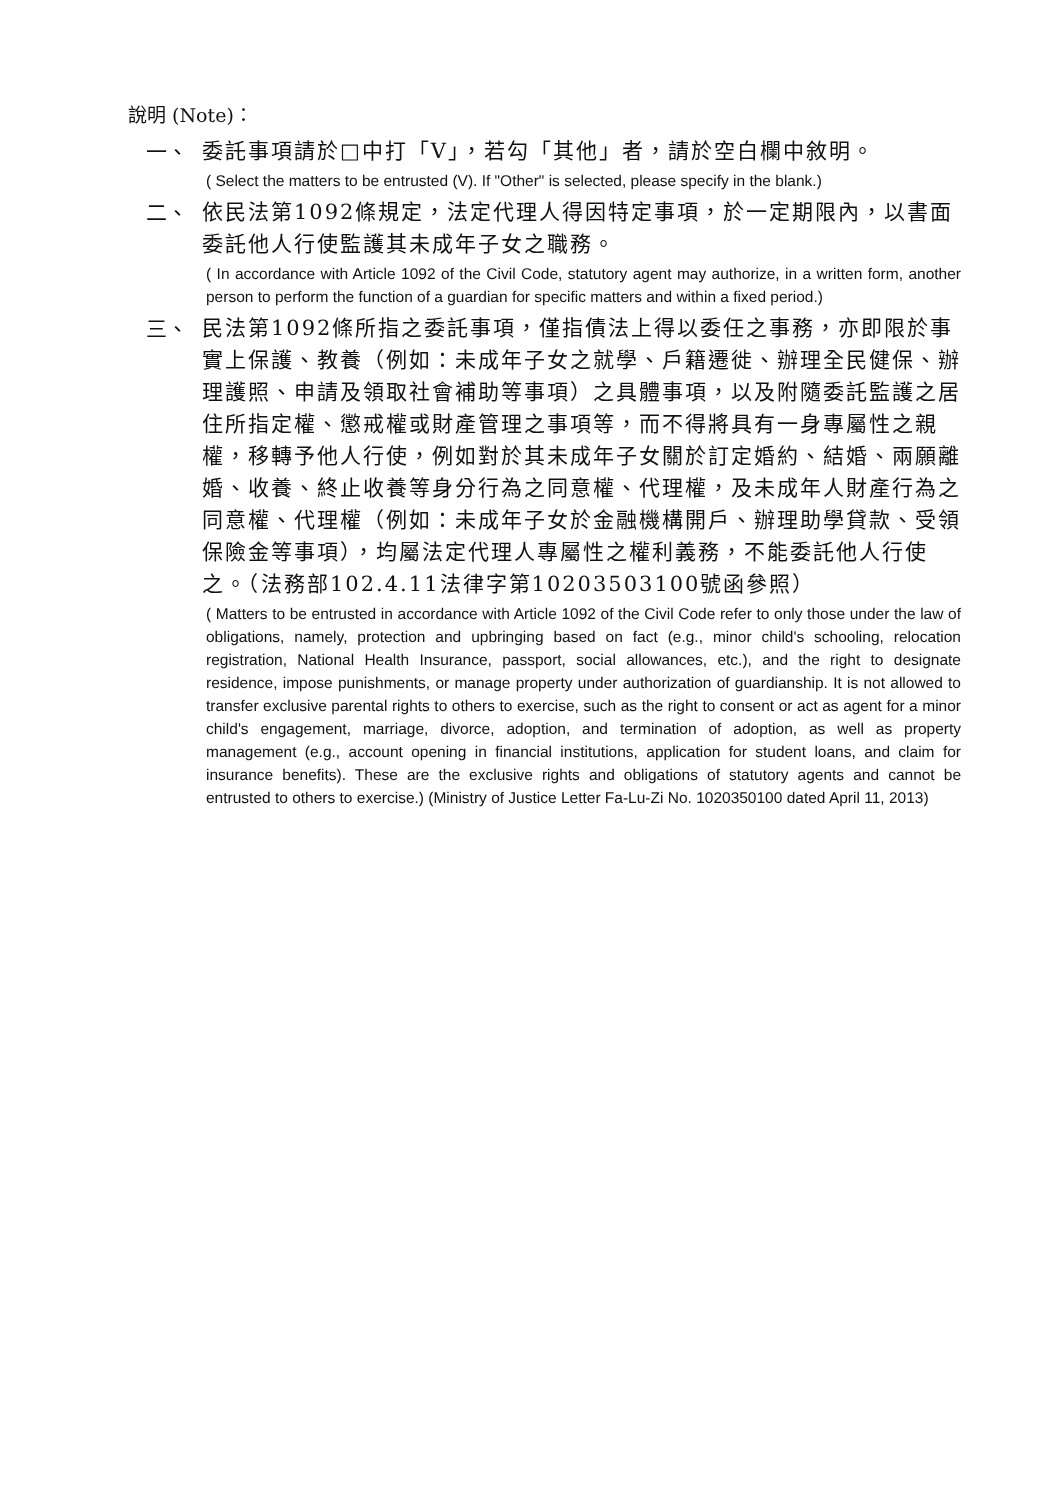說明 (Note)：
一、
委託事項請於□中打「V」，若勾「其他」者，請於空白欄中敘明。
( Select the matters to be entrusted (V). If "Other" is selected, please specify in the blank.)
二、
依民法第1092條規定，法定代理人得因特定事項，於一定期限內，以書面委託他人行使監護其未成年子女之職務。
( In accordance with Article 1092 of the Civil Code, statutory agent may authorize, in a written form, another person to perform the function of a guardian for specific matters and within a fixed period.)
三、
民法第1092條所指之委託事項，僅指債法上得以委任之事務，亦即限於事實上保護、教養（例如：未成年子女之就學、戶籍遷徙、辦理全民健保、辦理護照、申請及領取社會補助等事項）之具體事項，以及附隨委託監護之居住所指定權、懲戒權或財產管理之事項等，而不得將具有一身專屬性之親權，移轉予他人行使，例如對於其未成年子女關於訂定婚約、結婚、兩願離婚、收養、終止收養等身分行為之同意權、代理權，及未成年人財產行為之同意權、代理權（例如：未成年子女於金融機構開戶、辦理助學貸款、受領保險金等事項），均屬法定代理人專屬性之權利義務，不能委託他人行使之。（法務部102.4.11法律字第10203503100號函參照）
( Matters to be entrusted in accordance with Article 1092 of the Civil Code refer to only those under the law of obligations, namely, protection and upbringing based on fact (e.g., minor child's schooling, relocation registration, National Health Insurance, passport, social allowances, etc.), and the right to designate residence, impose punishments, or manage property under authorization of guardianship. It is not allowed to transfer exclusive parental rights to others to exercise, such as the right to consent or act as agent for a minor child's engagement, marriage, divorce, adoption, and termination of adoption, as well as property management (e.g., account opening in financial institutions, application for student loans, and claim for insurance benefits). These are the exclusive rights and obligations of statutory agents and cannot be entrusted to others to exercise.) (Ministry of Justice Letter Fa-Lu-Zi No. 1020350100 dated April 11, 2013)